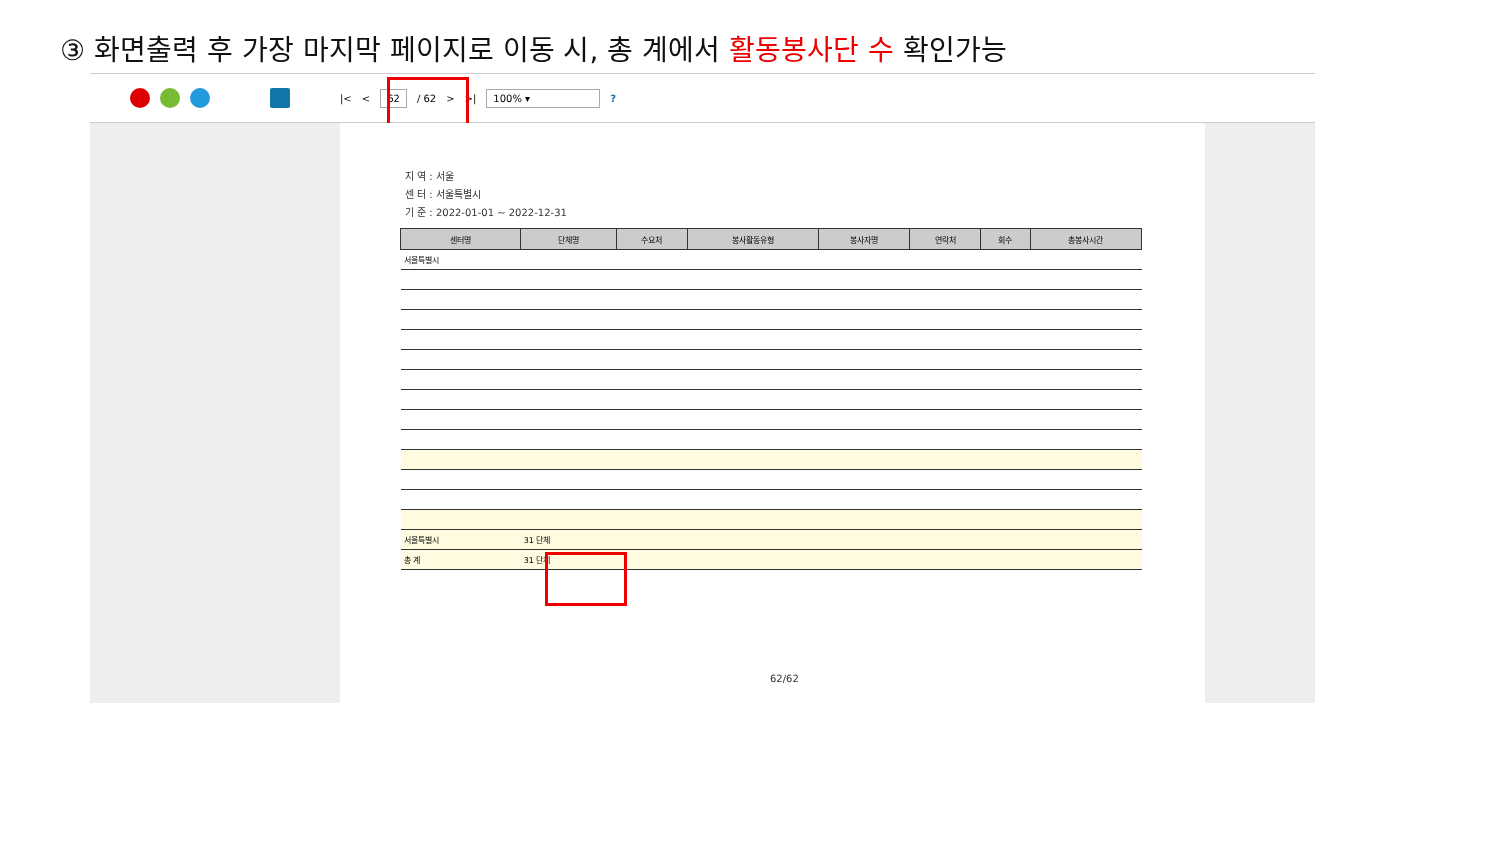③ 화면출력 후 가장 마지막 페이지로 이동 시, 총 계에서 활동봉사단 수 확인가능
|< < 62 / 62 > >| 100% ▾ ?
지 역 : 서울
센 터 : 서울특별시
기 준 : 2022-01-01 ~ 2022-12-31
| 센터명 | 단체명 | 수요처 | 봉사활동유형 | 봉사자명 | 연락처 | 회수 | 총봉사시간 |
| --- | --- | --- | --- | --- | --- | --- | --- |
| 서울특별시 | | | | | | | |
| 서울특별시 | 31 단체 | | | | | | |
| 총 계 | 31 단체 | | | | | | |
62/62